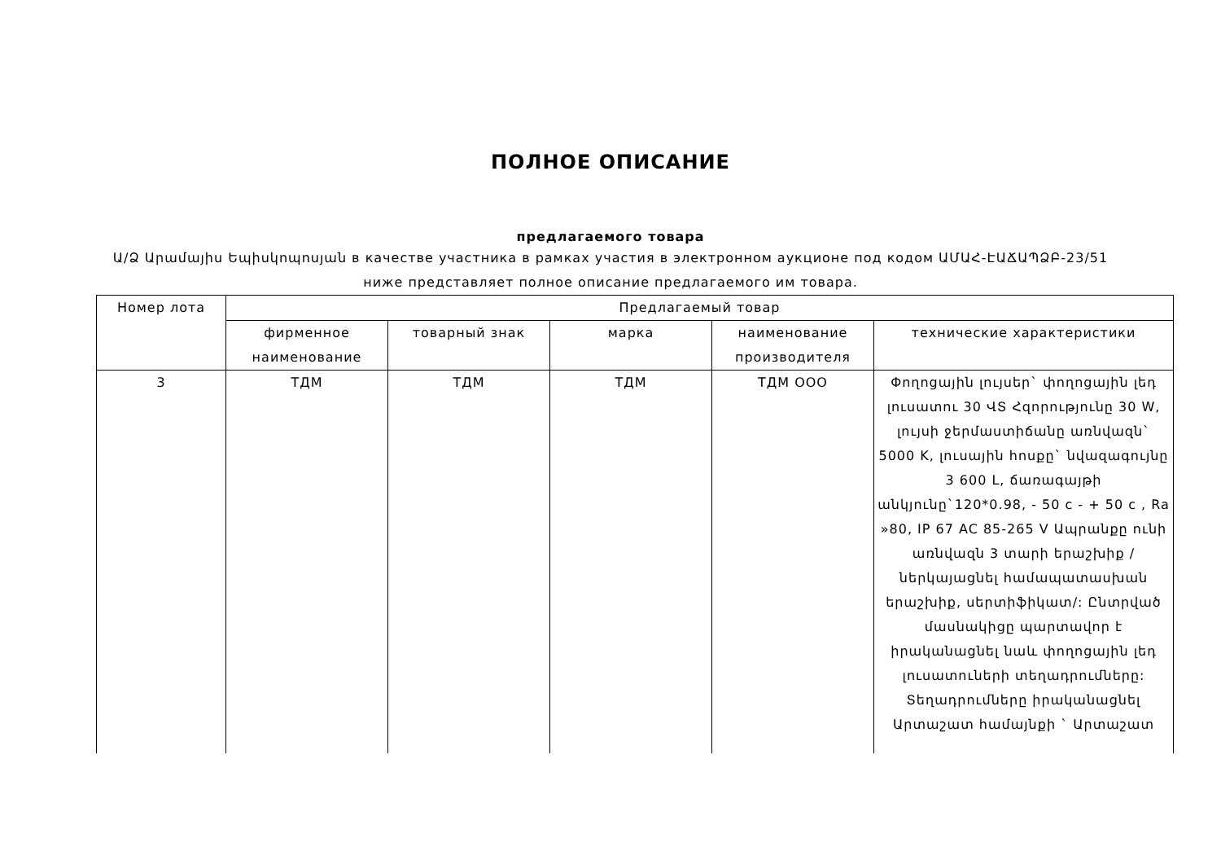ПОЛНОЕ ОПИСАНИЕ
предлагаемого товара
Ա/Ձ Արամայիս Եպիսկոպոսյան в качестве участника в рамках участия в электронном аукционе под кодом ԱՄԱՀ-ԷԱՃԱՊՁԲ-23/51 ниже представляет полное описание предлагаемого им товара.
| Номер лота | Предлагаемый товар | | | | |
| --- | --- | --- | --- | --- | --- |
| | фирменное наименование | товарный знак | марка | наименование производителя | технические характеристики |
| 3 | ТДМ | ТДМ | ТДМ | ТДМ ООО | Փողոցային լույսեր` փողոցային լեդ լուսատու 30 ՎՏ Հզորությունը 30 W, լույսի ջերմաստիճանը առնվազն` 5000 K, լուսային հոսքը` նվազագույնը 3 600 L, ճառագայթի անկյունը`120*0.98, - 50 c - + 50 c , Ra »80, IP 67 AC 85-265 V Ապրանքը ունի առնվազն 3 տարի երաշխիք /ներկայացնել համապատասխան երաշխիք, սերտիֆիկատ/: Ընտրված մասնակիցը պարտավոր է իրականացնել նաև փողոցային լեդ լուսատուների տեղադրումները: Տեղադրումները իրականացնել Արտաշատ համայնքի ` Արտաշատ |